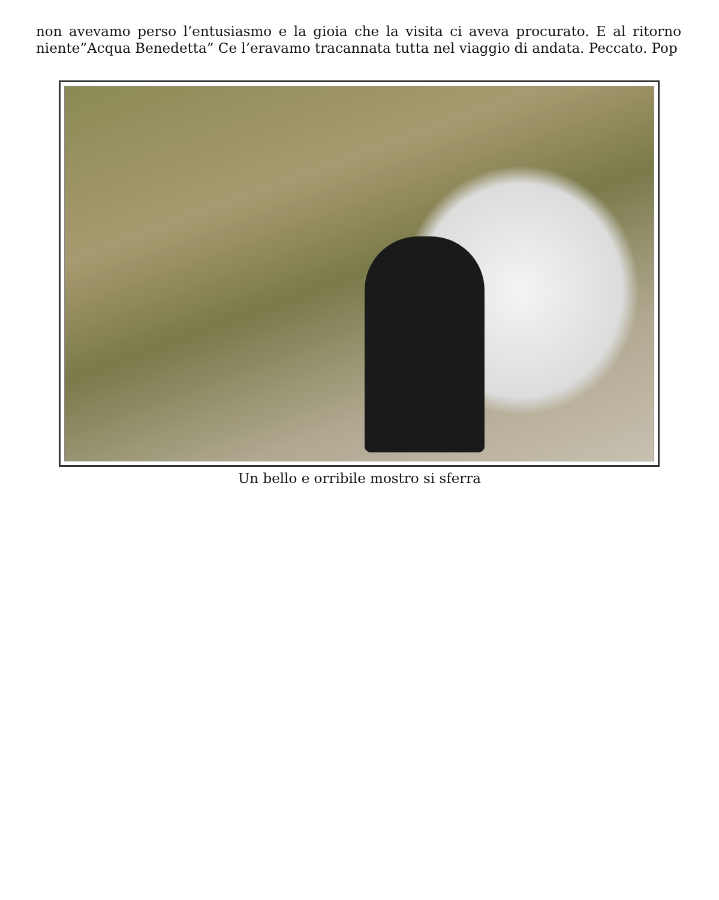non avevamo perso l’entusiasmo e la gioia che la visita ci aveva procurato. E al ritorno niente”Acqua Benedetta” Ce l’eravamo tracannata tutta nel viaggio di andata. Peccato. Pop
Un bello e orribile mostro si sferra